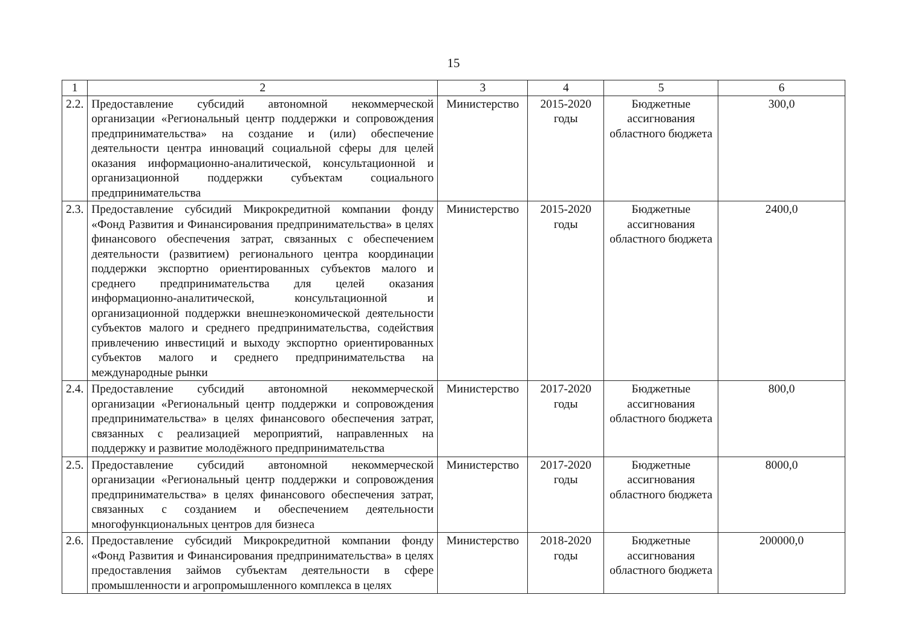15
| 1 | 2 | 3 | 4 | 5 | 6 |
| 2.2. | Предоставление субсидий автономной некоммерческой организации «Региональный центр поддержки и сопровождения предпринимательства» на создание и (или) обеспечение деятельности центра инноваций социальной сферы для целей оказания информационно-аналитической, консультационной и организационной поддержки субъектам социального предпринимательства | Министерство | 2015-2020 годы | Бюджетные ассигнования областного бюджета | 300,0 |
| 2.3. | Предоставление субсидий Микрокредитной компании фонду «Фонд Развития и Финансирования предпринимательства» в целях финансового обеспечения затрат, связанных с обеспечением деятельности (развитием) регионального центра координации поддержки экспортно ориентированных субъектов малого и среднего предпринимательства для целей оказания информационно-аналитической, консультационной и организационной поддержки внешнеэкономической деятельности субъектов малого и среднего предпринимательства, содействия привлечению инвестиций и выходу экспортно ориентированных субъектов малого и среднего предпринимательства на международные рынки | Министерство | 2015-2020 годы | Бюджетные ассигнования областного бюджета | 2400,0 |
| 2.4. | Предоставление субсидий автономной некоммерческой организации «Региональный центр поддержки и сопровождения предпринимательства» в целях финансового обеспечения затрат, связанных с реализацией мероприятий, направленных на поддержку и развитие молодёжного предпринимательства | Министерство | 2017-2020 годы | Бюджетные ассигнования областного бюджета | 800,0 |
| 2.5. | Предоставление субсидий автономной некоммерческой организации «Региональный центр поддержки и сопровождения предпринимательства» в целях финансового обеспечения затрат, связанных с созданием и обеспечением деятельности многофункциональных центров для бизнеса | Министерство | 2017-2020 годы | Бюджетные ассигнования областного бюджета | 8000,0 |
| 2.6. | Предоставление субсидий Микрокредитной компании фонду «Фонд Развития и Финансирования предпринимательства» в целях предоставления займов субъектам деятельности в сфере промышленности и агропромышленного комплекса в целях | Министерство | 2018-2020 годы | Бюджетные ассигнования областного бюджета | 200000,0 |